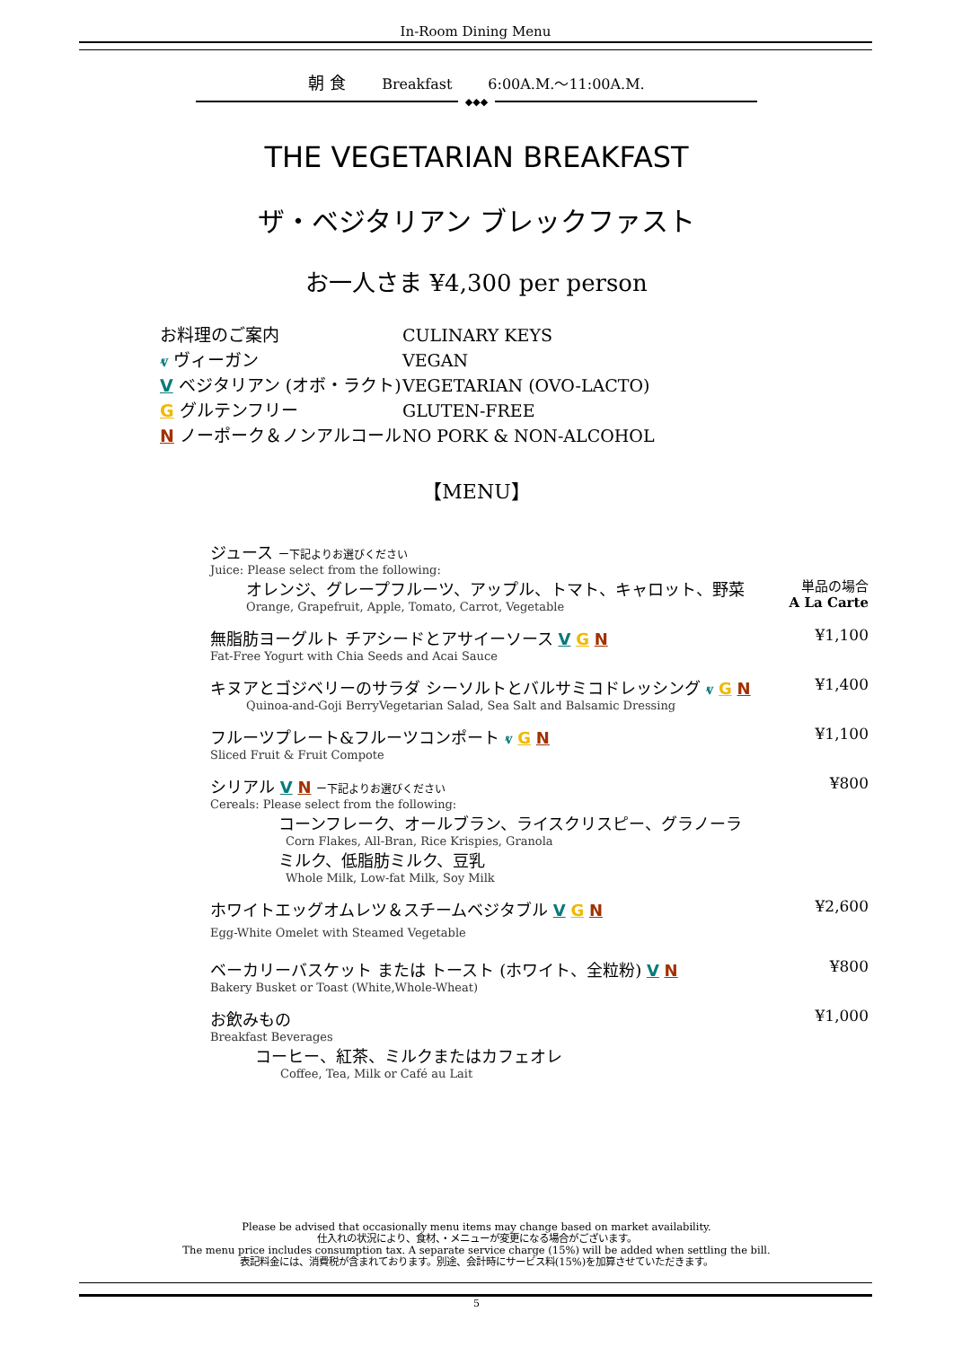In-Room Dining Menu
朝 食 Breakfast 6:00A.M.～11:00A.M.
◆◆◆
THE VEGETARIAN BREAKFAST
ザ・ベジタリアン ブレックファスト
お一人さま ¥4,300 per person
お料理のご案内 CULINARY KEYS
ⱴ ヴィーガン VEGAN
V ベジタリアン (オボ・ラクト) VEGETARIAN (OVO-LACTO)
G グルテンフリー GLUTEN-FREE
N ノーポーク＆ノンアルコール NO PORK & NON-ALCOHOL
【MENU】
ジュース ー下記よりお選びください
Juice: Please select from the following:
オレンジ、グレープフルーツ、アップル、トマト、キャロット、野菜
Orange, Grapefruit, Apple, Tomato, Carrot, Vegetable
単品の場合
A La Carte
無脂肪ヨーグルト チアシードとアサイーソース V G N
Fat-Free Yogurt with Chia Seeds and Acai Sauce
¥1,100
キヌアとゴジベリーのサラダ シーソルトとバルサミコドレッシング ⱴ G N
Quinoa-and-Goji BerryVegetarian Salad, Sea Salt and Balsamic Dressing
¥1,400
フルーツプレート&フルーツコンポート ⱴ G N
Sliced Fruit & Fruit Compote
¥1,100
シリアル V N ー下記よりお選びください
Cereals: Please select from the following:
コーンフレーク、オールブラン、ライスクリスピー、グラノーラ
Corn Flakes, All-Bran, Rice Krispies, Granola
ミルク、低脂肪ミルク、豆乳
Whole Milk, Low-fat Milk, Soy Milk
¥800
ホワイトエッグオムレツ＆スチームベジタブル V G N
Egg-White Omelet with Steamed Vegetable
¥2,600
ベーカリーバスケット または トースト (ホワイト、全粒粉) V N
Bakery Busket or Toast (White,Whole-Wheat)
¥800
お飲みもの
Breakfast Beverages
コーヒー、紅茶、ミルクまたはカフェオレ
Coffee, Tea, Milk or Café au Lait
¥1,000
Please be advised that occasionally menu items may change based on market availability.
仕入れの状況により、食材、・メニューが変更になる場合がございます。
The menu price includes consumption tax. A separate service charge (15%) will be added when settling the bill.
表記料金には、消費税が含まれております。別途、会計時にサービス料(15%)を加算させていただきます。
5